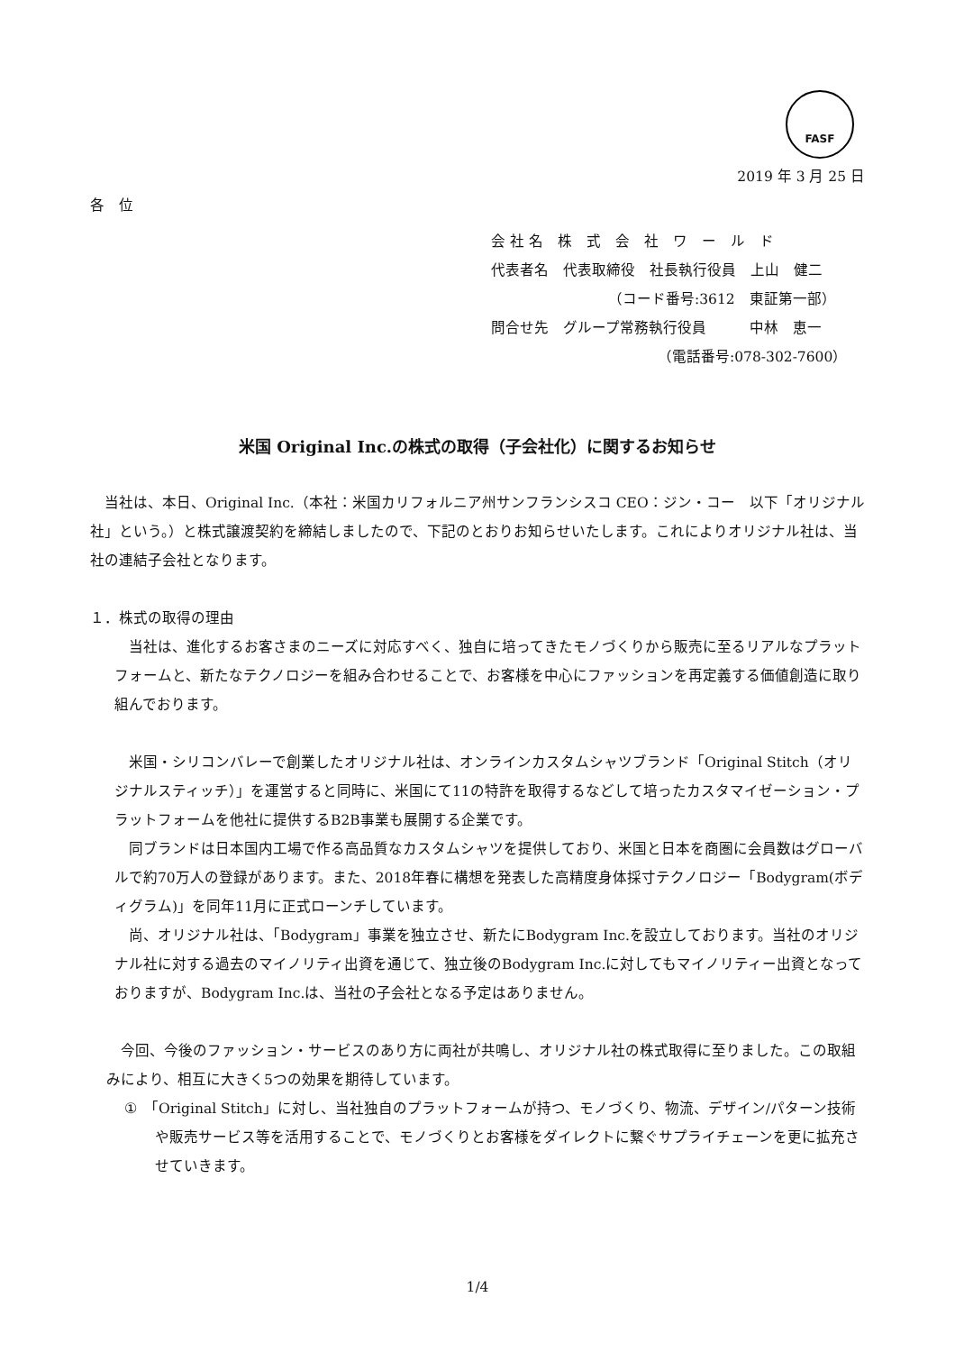FASF
2019 年 3 月 25 日
各　位
会 社 名　株　式　会　社　ワ　ー　ル　ド
代表者名　代表取締役　社長執行役員　上山　健二
（コード番号:3612　東証第一部）
問合せ先　グループ常務執行役員　　　中林　恵一
（電話番号:078-302-7600）
米国 Original Inc.の株式の取得（子会社化）に関するお知らせ
　当社は、本日、Original Inc.（本社：米国カリフォルニア州サンフランシスコ CEO：ジン・コー　以下「オリジナル社」という。）と株式譲渡契約を締結しましたので、下記のとおりお知らせいたします。これによりオリジナル社は、当社の連結子会社となります。
１．株式の取得の理由
　当社は、進化するお客さまのニーズに対応すべく、独自に培ってきたモノづくりから販売に至るリアルなプラットフォームと、新たなテクノロジーを組み合わせることで、お客様を中心にファッションを再定義する価値創造に取り組んでおります。
　米国・シリコンバレーで創業したオリジナル社は、オンラインカスタムシャツブランド「Original Stitch（オリジナルスティッチ）」を運営すると同時に、米国にて11の特許を取得するなどして培ったカスタマイゼーション・プラットフォームを他社に提供するB2B事業も展開する企業です。
　同ブランドは日本国内工場で作る高品質なカスタムシャツを提供しており、米国と日本を商圏に会員数はグローバルで約70万人の登録があります。また、2018年春に構想を発表した高精度身体採寸テクノロジー「Bodygram(ボディグラム)」を同年11月に正式ローンチしています。
　尚、オリジナル社は、「Bodygram」事業を独立させ、新たにBodygram Inc.を設立しております。当社のオリジナル社に対する過去のマイノリティ出資を通じて、独立後のBodygram Inc.に対してもマイノリティー出資となっておりますが、Bodygram Inc.は、当社の子会社となる予定はありません。
　今回、今後のファッション・サービスのあり方に両社が共鳴し、オリジナル社の株式取得に至りました。この取組みにより、相互に大きく5つの効果を期待しています。
①　「Original Stitch」に対し、当社独自のプラットフォームが持つ、モノづくり、物流、デザイン/パターン技術や販売サービス等を活用することで、モノづくりとお客様をダイレクトに繋ぐサプライチェーンを更に拡充させていきます。
1/4